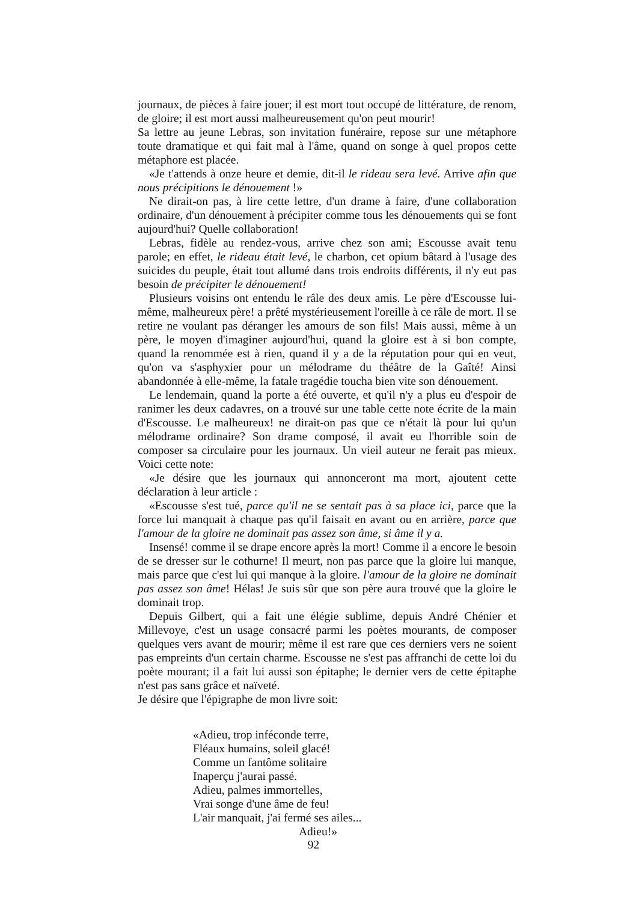journaux, de pièces à faire jouer; il est mort tout occupé de littérature, de renom, de gloire; il est mort aussi malheureusement qu'on peut mourir!
Sa lettre au jeune Lebras, son invitation funéraire, repose sur une métaphore toute dramatique et qui fait mal à l'âme, quand on songe à quel propos cette métaphore est placée.
«Je t'attends à onze heure et demie, dit-il le rideau sera levé. Arrive afin que nous précipitions le dénouement !»
Ne dirait-on pas, à lire cette lettre, d'un drame à faire, d'une collaboration ordinaire, d'un dénouement à précipiter comme tous les dénouements qui se font aujourd'hui? Quelle collaboration!
Lebras, fidèle au rendez-vous, arrive chez son ami; Escousse avait tenu parole; en effet, le rideau était levé, le charbon, cet opium bâtard à l'usage des suicides du peuple, était tout allumé dans trois endroits différents, il n'y eut pas besoin de précipiter le dénouement!
Plusieurs voisins ont entendu le râle des deux amis. Le père d'Escousse lui-même, malheureux père! a prêté mystérieusement l'oreille à ce râle de mort. Il se retire ne voulant pas déranger les amours de son fils! Mais aussi, même à un père, le moyen d'imaginer aujourd'hui, quand la gloire est à si bon compte, quand la renommée est à rien, quand il y a de la réputation pour qui en veut, qu'on va s'asphyxier pour un mélodrame du théâtre de la Gaîté! Ainsi abandonnée à elle-même, la fatale tragédie toucha bien vite son dénouement.
Le lendemain, quand la porte a été ouverte, et qu'il n'y a plus eu d'espoir de ranimer les deux cadavres, on a trouvé sur une table cette note écrite de la main d'Escousse. Le malheureux! ne dirait-on pas que ce n'était là pour lui qu'un mélodrame ordinaire? Son drame composé, il avait eu l'horrible soin de composer sa circulaire pour les journaux. Un vieil auteur ne ferait pas mieux. Voici cette note:
«Je désire que les journaux qui annonceront ma mort, ajoutent cette déclaration à leur article :
«Escousse s'est tué, parce qu'il ne se sentait pas à sa place ici, parce que la force lui manquait à chaque pas qu'il faisait en avant ou en arrière, parce que l'amour de la gloire ne dominait pas assez son âme, si âme il y a.
Insensé! comme il se drape encore après la mort! Comme il a encore le besoin de se dresser sur le cothurne! Il meurt, non pas parce que la gloire lui manque, mais parce que c'est lui qui manque à la gloire. l'amour de la gloire ne dominait pas assez son âme! Hélas! Je suis sûr que son père aura trouvé que la gloire le dominait trop.
Depuis Gilbert, qui a fait une élégie sublime, depuis André Chénier et Millevoye, c'est un usage consacré parmi les poètes mourants, de composer quelques vers avant de mourir; même il est rare que ces derniers vers ne soient pas empreints d'un certain charme. Escousse ne s'est pas affranchi de cette loi du poète mourant; il a fait lui aussi son épitaphe; le dernier vers de cette épitaphe n'est pas sans grâce et naïveté.
Je désire que l'épigraphe de mon livre soit:
«Adieu, trop inféconde terre,
Fléaux humains, soleil glacé!
Comme un fantôme solitaire
Inaperçu j'aurai passé.
Adieu, palmes immortelles,
Vrai songe d'une âme de feu!
L'air manquait, j'ai fermé ses ailes...
Adieu!»
92